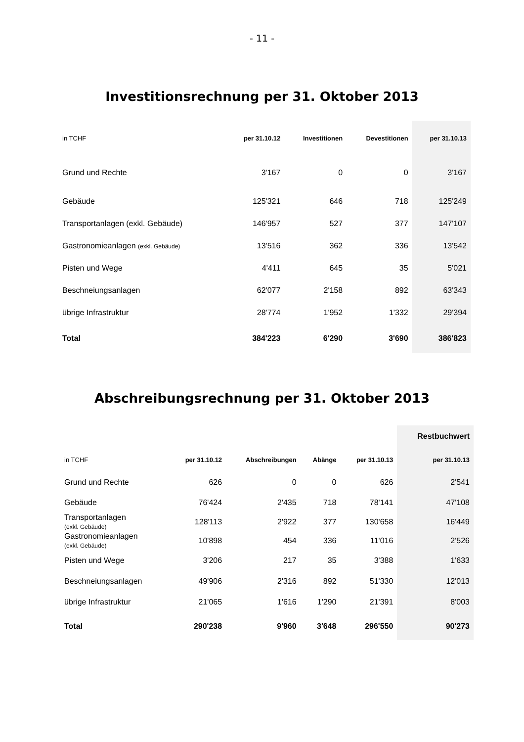- 11 -
Investitionsrechnung per 31. Oktober 2013
| in TCHF | per 31.10.12 | Investitionen | Devestitionen | per 31.10.13 |
| --- | --- | --- | --- | --- |
| Grund und Rechte | 3'167 | 0 | 0 | 3'167 |
| Gebäude | 125'321 | 646 | 718 | 125'249 |
| Transportanlagen (exkl. Gebäude) | 146'957 | 527 | 377 | 147'107 |
| Gastronomieanlagen (exkl. Gebäude) | 13'516 | 362 | 336 | 13'542 |
| Pisten und Wege | 4'411 | 645 | 35 | 5'021 |
| Beschneiungsanlagen | 62'077 | 2'158 | 892 | 63'343 |
| übrige Infrastruktur | 28'774 | 1'952 | 1'332 | 29'394 |
| Total | 384'223 | 6'290 | 3'690 | 386'823 |
Abschreibungsrechnung per 31. Oktober 2013
| | | | | | Restbuchwert |
| --- | --- | --- | --- | --- | --- |
| in TCHF | per 31.10.12 | Abschreibungen | Abänge | per 31.10.13 | per 31.10.13 |
| Grund und Rechte | 626 | 0 | 0 | 626 | 2'541 |
| Gebäude | 76'424 | 2'435 | 718 | 78'141 | 47'108 |
| Transportanlagen (exkl. Gebäude) | 128'113 | 2'922 | 377 | 130'658 | 16'449 |
| Gastronomieanlagen (exkl. Gebäude) | 10'898 | 454 | 336 | 11'016 | 2'526 |
| Pisten und Wege | 3'206 | 217 | 35 | 3'388 | 1'633 |
| Beschneiungsanlagen | 49'906 | 2'316 | 892 | 51'330 | 12'013 |
| übrige Infrastruktur | 21'065 | 1'616 | 1'290 | 21'391 | 8'003 |
| Total | 290'238 | 9'960 | 3'648 | 296'550 | 90'273 |